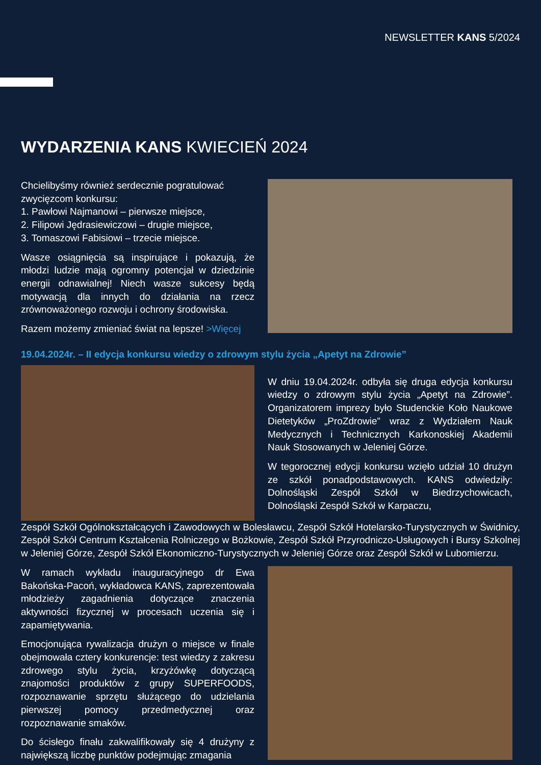NEWSLETTER KANS 5/2024
WYDARZENIA KANS KWIECIEŃ 2024
Chcielibyśmy również serdecznie pogratulować zwycięzcom konkursu:
1. Pawłowi Najmanowi – pierwsze miejsce,
2. Filipowi Jędrasiewiczowi – drugie miejsce,
3. Tomaszowi Fabisiowi – trzecie miejsce.
Wasze osiągnięcia są inspirujące i pokazują, że młodzi ludzie mają ogromny potencjał w dziedzinie energii odnawialnej! Niech wasze sukcesy będą motywacją dla innych do działania na rzecz zrównoważonego rozwoju i ochrony środowiska.
Razem możemy zmieniać świat na lepsze! >Więcej
19.04.2024r. – II edycja konkursu wiedzy o zdrowym stylu życia „Apetyt na Zdrowie”
W dniu 19.04.2024r. odbyła się druga edycja konkursu wiedzy o zdrowym stylu życia „Apetyt na Zdrowie”. Organizatorem imprezy było Studenckie Koło Naukowe Dietetyków „ProZdrowie” wraz z Wydziałem Nauk Medycznych i Technicznych Karkonoskiej Akademii Nauk Stosowanych w Jeleniej Górze.
W tegorocznej edycji konkursu wzięło udział 10 drużyn ze szkół ponadpodstawowych. KANS odwiedziły: Dolnośląski Zespół Szkół w Biedrzychowicach, Dolnośląski Zespół Szkół w Karpaczu,
Zespół Szkół Ogólnokształcących i Zawodowych w Bolesławcu, Zespół Szkół Hotelarsko-Turystycznych w Świdnicy, Zespół Szkół Centrum Kształcenia Rolniczego w Bożkowie, Zespół Szkół Przyrodniczo-Usługowych i Bursy Szkolnej w Jeleniej Górze, Zespół Szkół Ekonomiczno-Turystycznych w Jeleniej Górze oraz Zespół Szkół w Lubomierzu.
W ramach wykładu inauguracyjnego dr Ewa Bakońska-Pacoń, wykładowca KANS, zaprezentowała młodzieży zagadnienia dotyczące znaczenia aktywności fizycznej w procesach uczenia się i zapamiętywania.
Emocjonująca rywalizacja drużyn o miejsce w finale obejmowała cztery konkurencje: test wiedzy z zakresu zdrowego stylu życia, krzyżówkę dotyczącą znajomości produktów z grupy SUPERFOODS, rozpoznawanie sprzętu służącego do udzielania pierwszej pomocy przedmedycznej oraz rozpoznawanie smaków.
Do ścisłego finału zakwalifikowały się 4 drużyny z największą liczbę punktów podejmując zmagania